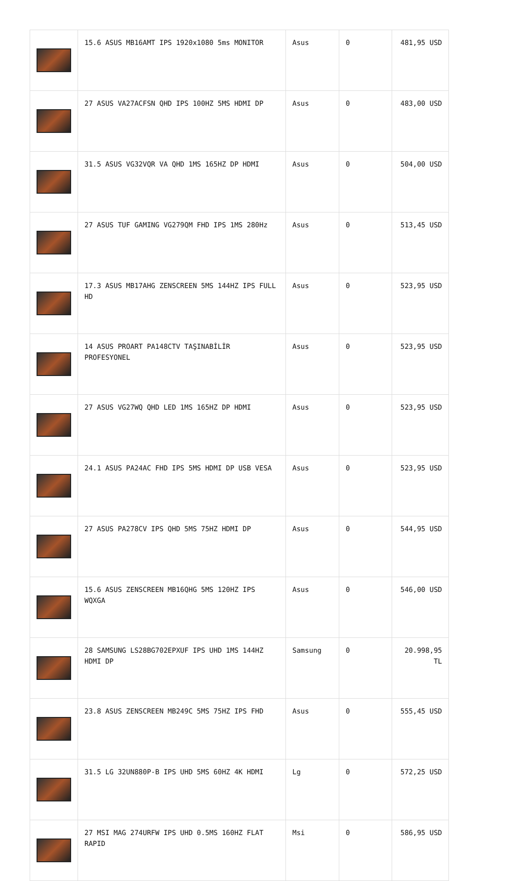| | 15.6 ASUS MB16AMT IPS 1920x1080 5ms MONITOR | Asus | 0 | 481,95 USD |
| | 27 ASUS VA27ACFSN QHD IPS 100HZ 5MS HDMI DP | Asus | 0 | 483,00 USD |
| | 31.5 ASUS VG32VQR VA QHD 1MS 165HZ DP HDMI | Asus | 0 | 504,00 USD |
| | 27 ASUS TUF GAMING VG279QM FHD IPS 1MS 280Hz | Asus | 0 | 513,45 USD |
| | 17.3 ASUS MB17AHG ZENSCREEN 5MS 144HZ IPS FULL HD | Asus | 0 | 523,95 USD |
| | 14 ASUS PROART PA148CTV TAŞINABİLİR PROFESYONEL | Asus | 0 | 523,95 USD |
| | 27 ASUS VG27WQ QHD LED 1MS 165HZ DP HDMI | Asus | 0 | 523,95 USD |
| | 24.1 ASUS PA24AC FHD IPS 5MS HDMI DP USB VESA | Asus | 0 | 523,95 USD |
| | 27 ASUS PA278CV IPS QHD 5MS 75HZ HDMI DP | Asus | 0 | 544,95 USD |
| | 15.6 ASUS ZENSCREEN MB16QHG 5MS 120HZ IPS WQXGA | Asus | 0 | 546,00 USD |
| | 28 SAMSUNG LS28BG702EPXUF IPS UHD 1MS 144HZ HDMI DP | Samsung | 0 | 20.998,95 TL |
| | 23.8 ASUS ZENSCREEN MB249C 5MS 75HZ IPS FHD | Asus | 0 | 555,45 USD |
| | 31.5 LG 32UN880P-B IPS UHD 5MS 60HZ 4K HDMI | Lg | 0 | 572,25 USD |
| | 27 MSI MAG 274URFW IPS UHD 0.5MS 160HZ FLAT RAPID | Msi | 0 | 586,95 USD |